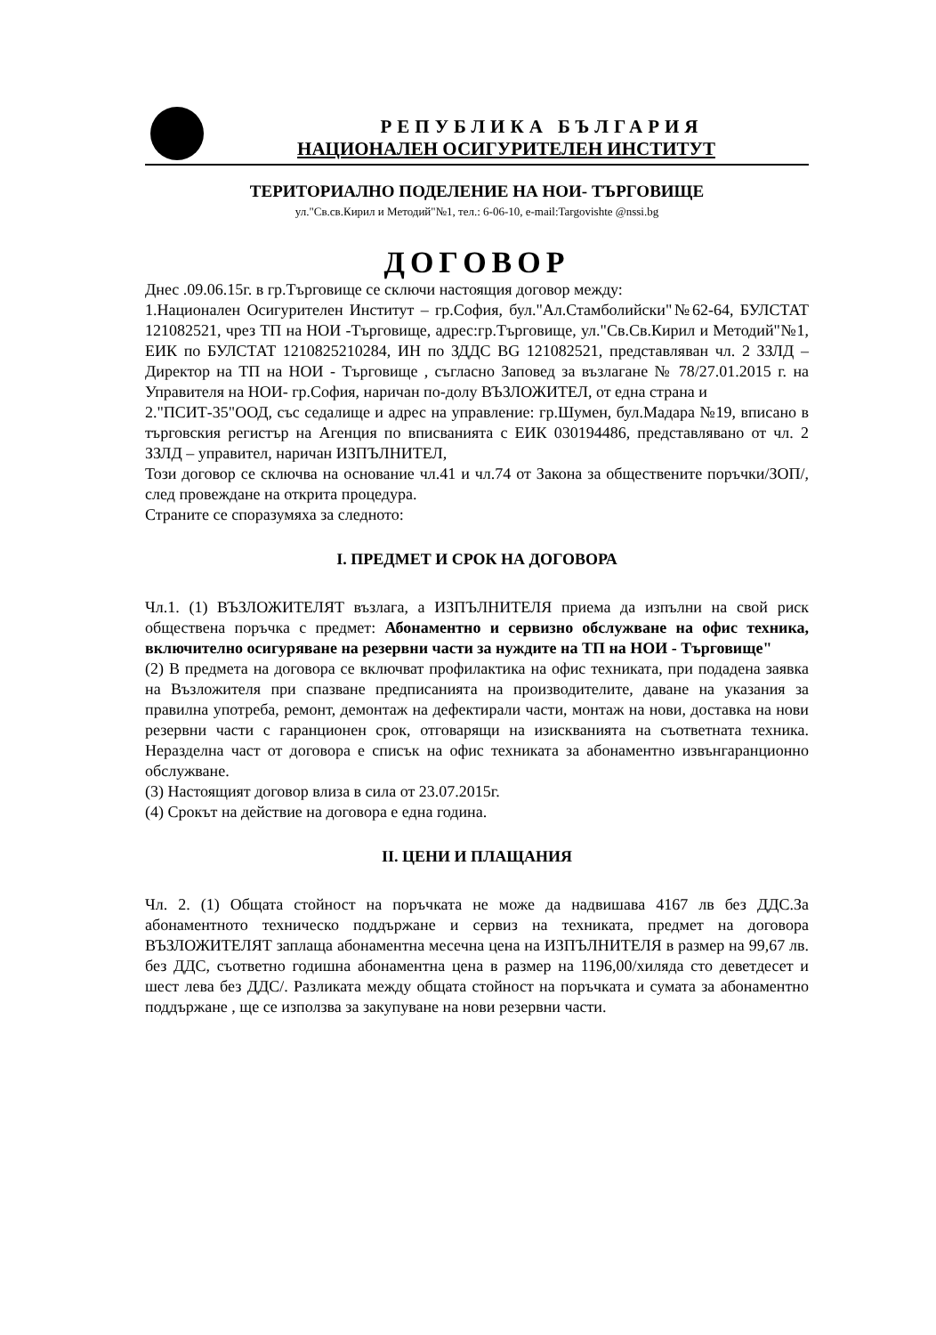РЕПУБЛИКА БЪЛГАРИЯ
НАЦИОНАЛЕН ОСИГУРИТЕЛЕН ИНСТИТУТ
ТЕРИТОРИАЛНО ПОДЕЛЕНИЕ НА НОИ- ТЪРГОВИЩЕ
ул."Св.св.Кирил и Методий"№1, тел.: 6-06-10, e-mail:Targovishte @nssi.bg
ДОГОВОР
Днес .09.06.15г. в гр.Търговище се сключи настоящия договор между:
1.Национален Осигурителен Институт – гр.София, бул."Ал.Стамболийски"№62-64, БУЛСТАТ 121082521, чрез ТП на НОИ -Търговище, адрес:гр.Търговище, ул."Св.Св.Кирил и Методий"№1, ЕИК по БУЛСТАТ 1210825210284, ИН по ЗДДС BG 121082521, представляван чл. 2 ЗЗЛД – Директор на ТП на НОИ - Търговище , съгласно Заповед за възлагане № 78/27.01.2015 г. на Управителя на НОИ- гр.София, наричан по-долу ВЪЗЛОЖИТЕЛ, от една страна и
2."ПСИТ-35"ООД, със седалище и адрес на управление: гр.Шумен, бул.Мадара №19, вписано в търговския регистър на Агенция по вписванията с ЕИК 030194486, представлявано от чл. 2 ЗЗЛД – управител, наричан ИЗПЪЛНИТЕЛ,
Този договор се сключва на основание чл.41 и чл.74 от Закона за обществените поръчки/ЗОП/, след провеждане на открита процедура.
Страните се споразумяха за следното:
І. ПРЕДМЕТ И СРОК НА ДОГОВОРА
Чл.1. (1) ВЪЗЛОЖИТЕЛЯТ възлага, а ИЗПЪЛНИТЕЛЯ приема да изпълни на свой риск обществена поръчка с предмет: Абонаментно и сервизно обслужване на офис техника, включително осигуряване на резервни части за нуждите на ТП на НОИ - Търговище"
(2) В предмета на договора се включват профилактика на офис техниката, при подадена заявка на Възложителя при спазване предписанията на производителите, даване на указания за правилна употреба, ремонт, демонтаж на дефектирали части, монтаж на нови, доставка на нови резервни части с гаранционен срок, отговарящи на изискванията на съответната техника. Неразделна част от договора е списък на офис техниката за абонаментно извънгаранционно обслужване.
(3) Настоящият договор влиза в сила от 23.07.2015г.
(4) Срокът на действие на договора е една година.
ІІ. ЦЕНИ И ПЛАЩАНИЯ
Чл. 2. (1) Общата стойност на поръчката не може да надвишава 4167 лв без ДДС.За абонаментното техническо поддържане и сервиз на техниката, предмет на договора ВЪЗЛОЖИТЕЛЯТ заплаща абонаментна месечна цена на ИЗПЪЛНИТЕЛЯ в размер на 99,67 лв. без ДДС, съответно годишна абонаментна цена в размер на 1196,00/хиляда сто деветдесет и шест лева без ДДС/. Разликата между общата стойност на поръчката и сумата за абонаментно поддържане , ще се използва за закупуване на нови резервни части.